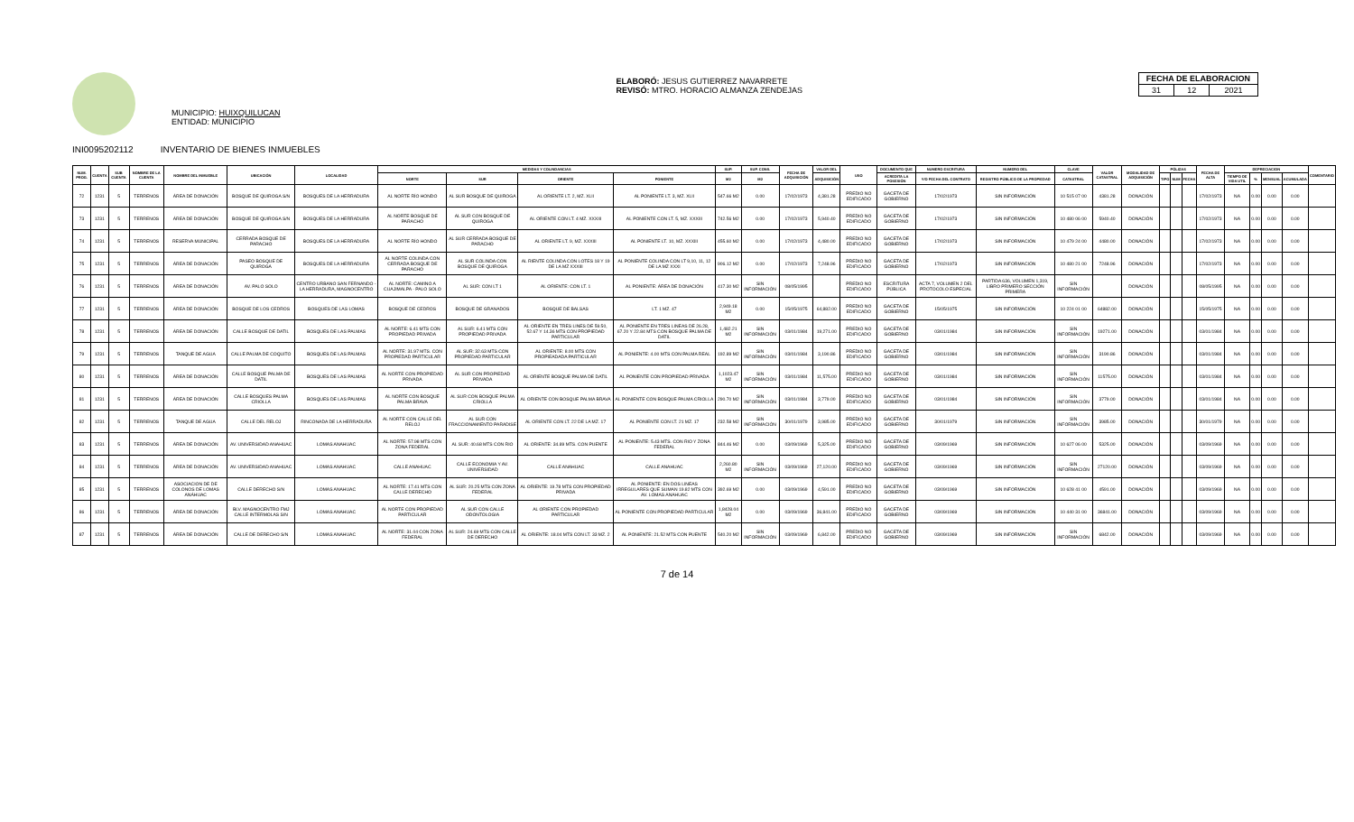MUNICIPIO: HUIXQUILUCAN
ENTIDAD: MUNICIPIO
ELABORÓ: JESUS GUTIERREZ NAVARRETE
REVISÓ: MTRO. HORACIO ALMANZA ZENDEJAS
| FECHA DE ELABORACION | | |
| 31 | 12 | 2021 |
INI0095202112 INVENTARIO DE BIENES INMUEBLES
| NUM. PROG. | CUENTA | SUB CUENTA | NOMBRE DE LA CUENTA | NOMBRE DEL INMUEBLE | UBICACIÓN | LOCALIDAD | MEDIDAS Y COLINDANCIAS | | | | SUP. | SUP. CONS. | FECHA DE ADQUISICIÓN | VALOR DEL | USO | DOCUMENTO QUE | NUMERO ESCRITURA | NUMERO DEL | CLAVE | VALOR CATASTRAL | MODALIDAD DE ADQUISICIÓN | PÓLIZAS | | | FECHA DE ALTA | DEPRECIACION | | | | COMENTARIO |
| --- | --- | --- | --- | --- | --- | --- | --- | --- | --- | --- | --- | --- | --- | --- | --- | --- | --- | --- | --- | --- | --- | --- | --- | --- | --- | --- | --- | --- | --- | --- |
| | | | | | | | NORTE | SUR | ORIENTE | PONIENTE | M2 | M2 | | ADQUISICIÓN | | ACREDITA LA POSESIÓN | Y/O FECHA DEL CONTRATO | REGISTRO PÚBLICO DE LA PROPIEDAD | CATASTRAL | | | TIPO | NUM | FECHA | | TIEMPO DE VIDA UTIL | % | MENSUAL | ACUMULADA | |
| 72 | 1231 | 5 | TERRENOS | ÁREA DE DONACIÓN | BOSQUE DE QUIROGA S/N | BOSQUES DE LA HERRADURA | AL NORTE RÍO HONDO | AL SUR BOSQUE DE QUIROGA | AL ORIENTE LT. 2, MZ. XLII | AL PONIENTE LT. 3, MZ. XLII | 547.66 M2 | 0.00 | 17/02/1973 | 4,381.28 | PREDIO NO EDIFICADO | GACETA DE GOBIERNO | 17/02/1973 | SIN INFORMACIÓN | 10 515 07 00 | 4381.28 | DONACIÓN | | | | 17/02/1973 | NA | 0.00 | 0.00 | 0.00 | |
| 73 | 1231 | 5 | TERRENOS | ÁREA DE DONACIÓN | BOSQUE DE QUIROGA S/N | BOSQUES DE LA HERRADURA | AL NORTE BOSQUE DE PARACHO | AL SUR CON BOSQUE DE QUIROGA | AL ORIENTE CON LT. 4 MZ. XXXIII | AL PONIENTE CON LT. 5, MZ. XXXIII | 742.56 M2 | 0.00 | 17/02/1973 | 5,940.40 | PREDIO NO EDIFICADO | GACETA DE GOBIERNO | 17/02/1973 | SIN INFORMACIÓN | 10 480 06 00 | 5940.40 | DONACIÓN | | | | 17/02/1973 | NA | 0.00 | 0.00 | 0.00 | |
| 74 | 1231 | 5 | TERRENOS | RESERVA MUNICIPAL | CERRADA BOSQUE DE PARACHO | BOSQUES DE LA HERRADURA | AL NORTE RÍO HONDO | AL SUR CERRADA BOSQUE DE PARACHO | AL ORIENTE LT. 9, MZ. XXXIII | AL PONIENTE LT. 10, MZ. XXXIII | 455.60 M2 | 0.00 | 17/02/1973 | 4,480.00 | PREDIO NO EDIFICADO | GACETA DE GOBIERNO | 17/02/1973 | SIN INFORMACIÓN | 10 479 24 00 | 4480.00 | DONACIÓN | | | | 17/02/1973 | NA | 0.00 | 0.00 | 0.00 | |
| 75 | 1231 | 5 | TERRENOS | ÁREA DE DONACIÓN | PASEO BOSQUE DE QUIROGA | BOSQUES DE LA HERRADURA | AL NORTE COLINDA CON CERRADA BOSQUE DE PARACHO | AL SUR COLINDA CON BOSQUE DE QUIROGA | AL RIENTE COLINDA CON LOTES 18 Y 19 DE LA MZ XXXIII | AL PONIENTE COLINDA CON LT 9,10, 11, 12 DE LA MZ XXXI | 906.12 M2 | 0.00 | 17/02/1973 | 7,248.96 | PREDIO NO EDIFICADO | GACETA DE GOBIERNO | 17/02/1973 | SIN INFORMACIÓN | 10 480 21 00 | 7248.96 | DONACIÓN | | | | 17/02/1973 | NA | 0.00 | 0.00 | 0.00 | |
| 76 | 1231 | 5 | TERRENOS | ÁREA DE DONACIÓN | AV. PALO SOLO | CENTRO URBANO SAN FERNANDO - LA HERRADURA, MAGNOCENTRO | AL NORTE: CAMINO A CUAJIMALPA - PALO SOLO | AL SUR: CON LT 1 | AL ORIENTE: CON LT. 1 | AL PONIENTE: ÁREA DE DONACIÓN | 417.30 M2 | SIN INFORMACIÓN | 08/05/1995 | | PREDIO NO EDIFICADO | ESCRITURA PÚBLICA | ACTA 7, VOLUMEN 2 DEL PROTOCOLO ESPECIAL | PARTIDA 636, VOLUMEN 1,319, LIBRO PRIMERO SECCIÓN PRIMERA | SIN INFORMACIÓN | | DONACIÓN | | | | 08/05/1995 | NA | 0.00 | 0.00 | 0.00 | |
| 77 | 1231 | 5 | TERRENOS | ÁREA DE DONACIÓN | BOSQUE DE LOS CEDROS | BOSQUES DE LAS LOMAS | BOSQUE DE CEDROS | BOSQUE DE GRANADOS | BOSQUE DE BALSAS | LT. 1 MZ. 47 | 2,949.18 M2 | 0.00 | 15/05/1975 | 64,882.00 | PREDIO NO EDIFICADO | GACETA DE GOBIERNO | 15/05/1975 | SIN INFORMACIÓN | 10 224 01 00 | 64882.00 | DONACIÓN | | | | 15/05/1975 | NA | 0.00 | 0.00 | 0.00 | |
| 78 | 1231 | 5 | TERRENOS | ÁREA DE DONACIÓN | CALLE BOSQUE DE DATIL | BOSQUES DE LAS PALMAS | AL NORTE: 6.41 MTS CON PROPIEDAD PRIVADA | AL SUR: 6.41 MTS CON PROPIEDAD PRIVADA | AL ORIENTE EN TRES LINES DE 59.50, 52.67 Y 14.36 MTS CON PROPIEDAD PARTICULAR | AL PONIENTE EN TRES LINEAS DE 26.28, 67.20 Y 22.84 MTS CON BOSQUE PALMA DE DATIL | 1,482.21 M2 | SIN INFORMACIÓN | 03/01/1984 | 19,271.00 | PREDIO NO EDIFICADO | GACETA DE GOBIERNO | 03/01/1984 | SIN INFORMACIÓN | SIN INFORMACIÓN | 19271.00 | DONACIÓN | | | | 03/01/1984 | NA | 0.00 | 0.00 | 0.00 | |
| 79 | 1231 | 5 | TERRENOS | TANQUE DE AGUA | CALLE PALMA DE COQUITO | BOSQUES DE LAS PALMAS | AL NORTE: 31.97 MTS. CON PROPIEDAD PARTICULAR | AL SUR: 32.63 MTS CON PROPIEDAD PARTICULAR | AL ORIENTE: 8.00 MTS CON PROPIEADADA PARTICULAR | AL PONIENTE: 4.00 MTS CON PALMA REAL | 192.89 M2 | SIN INFORMACIÓN | 03/01/1984 | 3,190.86 | PREDIO NO EDIFICADO | GACETA DE GOBIERNO | 03/01/1984 | SIN INFORMACIÓN | SIN INFORMACIÓN | 3190.86 | DONACIÓN | | | | 03/01/1984 | NA | 0.00 | 0.00 | 0.00 | |
| 80 | 1231 | 5 | TERRENOS | ÁREA DE DONACIÓN | CALLE BOSQUE PALMA DE DATIL | BOSQUES DE LAS PALMAS | AL NORTE CON PROPIEDAD PRIVADA | AL SUR CON PROPIEDAD PRIVADA | AL ORIENTE BOSQUE PALMA DE DATIL | AL PONIENTE CON PROPIEDAD PRIVADA | 1,1023.47 M2 | SIN INFORMACIÓN | 03/01/1984 | 11,575.00 | PREDIO NO EDIFICADO | GACETA DE GOBIERNO | 03/01/1984 | SIN INFORMACIÓN | SIN INFORMACIÓN | 11575.00 | DONACIÓN | | | | 03/01/1984 | NA | 0.00 | 0.00 | 0.00 | |
| 81 | 1231 | 5 | TERRENOS | ÁREA DE DONACIÓN | CALLE BOSQUES PALMA CRIOLLA | BOSQUES DE LAS PALMAS | AL NORTE CON BOSQUE PALMA BRAVA | AL SUR CON BOSQUE PALMA CRIOLLA | AL ORIENTE CON BOSQUE PALMA BRAVA | AL PONIENTE CON BOSQUE PALMA CRIOLLA | 290.70 M2 | SIN INFORMACIÓN | 03/01/1984 | 3,779.00 | PREDIO NO EDIFICADO | GACETA DE GOBIERNO | 03/01/1984 | SIN INFORMACIÓN | SIN INFORMACIÓN | 3779.00 | DONACIÓN | | | | 03/01/1984 | NA | 0.00 | 0.00 | 0.00 | |
| 82 | 1231 | 5 | TERRENOS | TANQUE DE AGUA | CALLE DEL RELOJ | RINCONADA DE LA HERRADURA | AL NORTE CON CALLE DEL RELOJ | AL SUR CON FRACCIONAMIENTO PARADISE | AL ORIENTE CON LT. 22 DE LA MZ. 17 | AL PONIENTE CON LT. 21 MZ. 17 | 232.58 M2 | SIN INFORMACIÓN | 30/01/1979 | 3,985.00 | PREDIO NO EDIFICADO | GACETA DE GOBIERNO | 30/01/1979 | SIN INFORMACIÓN | SIN INFORMACIÓN | 3985.00 | DONACIÓN | | | | 30/01/1979 | NA | 0.00 | 0.00 | 0.00 | |
| 83 | 1231 | 5 | TERRENOS | ÁREA DE DONACIÓN | AV. UNIVERSIDAD ANAHUAC | LOMAS ANAHUAC | AL NORTE: 57.98 MTS CON ZONA FEDERAL | AL SUR: 40.68 MTS CON RIO | AL ORIENTE: 34.89 MTS. CON PUENTE | AL PONIENTE: 5.43 MTS. CON RIO Y ZONA FEDERAL | 844.46 M2 | 0.00 | 03/09/1969 | 5,325.00 | PREDIO NO EDIFICADO | GACETA DE GOBIERNO | 03/09/1969 | SIN INFORMACIÓN | 10 627 06 00 | 5325.00 | DONACIÓN | | | | 03/09/1969 | NA | 0.00 | 0.00 | 0.00 | |
| 84 | 1231 | 5 | TERRENOS | ÁREA DE DONACIÓN | AV. UNIVERSIDAD ANAHUAC | LOMAS ANAHUAC | CALLE ANAHUAC | CALLE ECONOMIA Y AV. UNIVERSIDAD | CALLE ANAHUAC | CALLE ANAHUAC | 2,260.80 M2 | SIN INFORMACIÓN | 03/09/1969 | 27,120.00 | PREDIO NO EDIFICADO | GACETA DE GOBIERNO | 03/09/1969 | SIN INFORMACIÓN | SIN INFORMACIÓN | 27120.00 | DONACIÓN | | | | 03/09/1969 | NA | 0.00 | 0.00 | 0.00 | |
| 85 | 1231 | 5 | TERRENOS | ASOCIACION DE DE COLONOS DE LOMAS ANÁHUAC | CALLE DERECHO S/N | LOMAS ANAHUAC | AL NORTE: 17.41 MTS CON CALLE DERECHO | AL SUR: 20.25 MTS CON ZONA FEDERAL | AL ORIENTE: 19.78 MTS CON PROPIEDAD PRIVADA | AL PONIENTE: EN DOS LINEAS IRREGULARES QUE SUMAN 19.82 MTS CON AV. LOMAS ANAHUAC | 392.69 M2 | 0.00 | 03/09/1969 | 4,591.00 | PREDIO NO EDIFICADO | GACETA DE GOBIERNO | 03/09/1969 | SIN INFORMACIÓN | 10 628 41 00 | 4591.00 | DONACIÓN | | | | 03/09/1969 | NA | 0.00 | 0.00 | 0.00 | |
| 86 | 1231 | 5 | TERRENOS | ÁREA DE DONACIÓN | BLV. MAGNOCENTRO FMJ CALLE INTERMOLAS S/N | LOMAS ANAHUAC | AL NORTE CON PROPIEDAD PARTICULAR | AL SUR CON CALLE ODONTOLOGIA | AL ORIENTE CON PROPIEDAD PARTICULAR | AL PONIENTE CON PROPIEDAD PARTICULAR | 1,8428.04 M2 | 0.00 | 03/09/1969 | 36,841.00 | PREDIO NO EDIFICADO | GACETA DE GOBIERNO | 03/09/1969 | SIN INFORMACIÓN | 10 440 31 00 | 36841.00 | DONACIÓN | | | | 03/09/1969 | NA | 0.00 | 0.00 | 0.00 | |
| 87 | 1231 | 5 | TERRENOS | ÁREA DE DONACIÓN | CALLE DE DERECHO S/N | LOMAS ANAHUAC | AL NORTE: 31.04 CON ZONA FEDERAL | AL SUR: 24.69 MTS CON CALLE DE DERECHO | AL ORIENTE: 18.04 MTS CON LT. 33 MZ. 2 | AL PONIENTE: 21.52 MTS CON PUENTE | 540.20 M2 | SIN INFORMACIÓN | 03/09/1969 | 6,842.00 | PREDIO NO EDIFICADO | GACETA DE GOBIERNO | 03/09/1969 | SIN INFORMACIÓN | SIN INFORMACIÓN | 6842.00 | DONACIÓN | | | | 03/09/1969 | NA | 0.00 | 0.00 | 0.00 | |
7 de 14